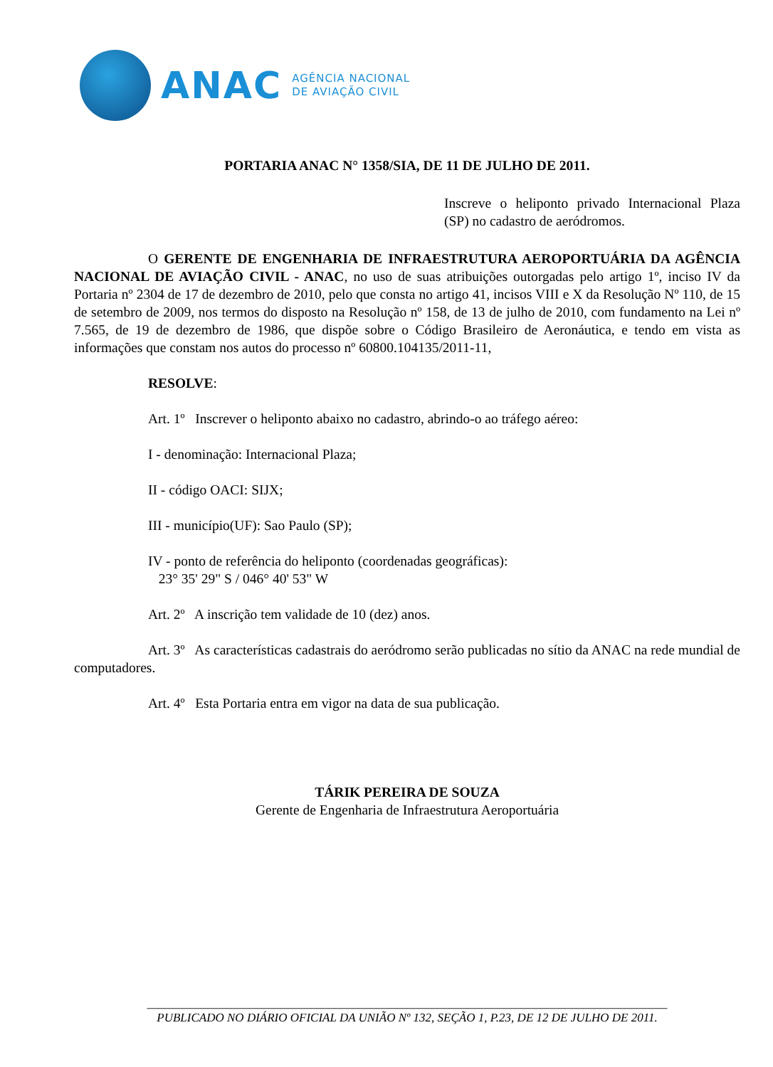ANAC
AGÊNCIA NACIONAL
DE AVIAÇÃO CIVIL
PORTARIA ANAC N° 1358/SIA, DE 11 DE JULHO DE 2011.
Inscreve o heliponto privado Internacional Plaza (SP) no cadastro de aeródromos.
O GERENTE DE ENGENHARIA DE INFRAESTRUTURA AEROPORTUÁRIA DA AGÊNCIA NACIONAL DE AVIAÇÃO CIVIL - ANAC, no uso de suas atribuições outorgadas pelo artigo 1º, inciso IV da Portaria nº 2304 de 17 de dezembro de 2010, pelo que consta no artigo 41, incisos VIII e X da Resolução Nº 110, de 15 de setembro de 2009, nos termos do disposto na Resolução nº 158, de 13 de julho de 2010, com fundamento na Lei nº 7.565, de 19 de dezembro de 1986, que dispõe sobre o Código Brasileiro de Aeronáutica, e tendo em vista as informações que constam nos autos do processo nº 60800.104135/2011-11,
RESOLVE:
Art. 1º Inscrever o heliponto abaixo no cadastro, abrindo-o ao tráfego aéreo:
I - denominação: Internacional Plaza;
II - código OACI: SIJX;
III - município(UF): Sao Paulo (SP);
IV - ponto de referência do heliponto (coordenadas geográficas):
23° 35' 29" S / 046° 40' 53" W
Art. 2º A inscrição tem validade de 10 (dez) anos.
Art. 3º As características cadastrais do aeródromo serão publicadas no sítio da ANAC na rede mundial de computadores.
Art. 4º Esta Portaria entra em vigor na data de sua publicação.
TÁRIK PEREIRA DE SOUZA
Gerente de Engenharia de Infraestrutura Aeroportuária
______________________________________________________________________________________
PUBLICADO NO DIÁRIO OFICIAL DA UNIÃO Nº 132, SEÇÃO 1, P.23, DE 12 DE JULHO DE 2011.